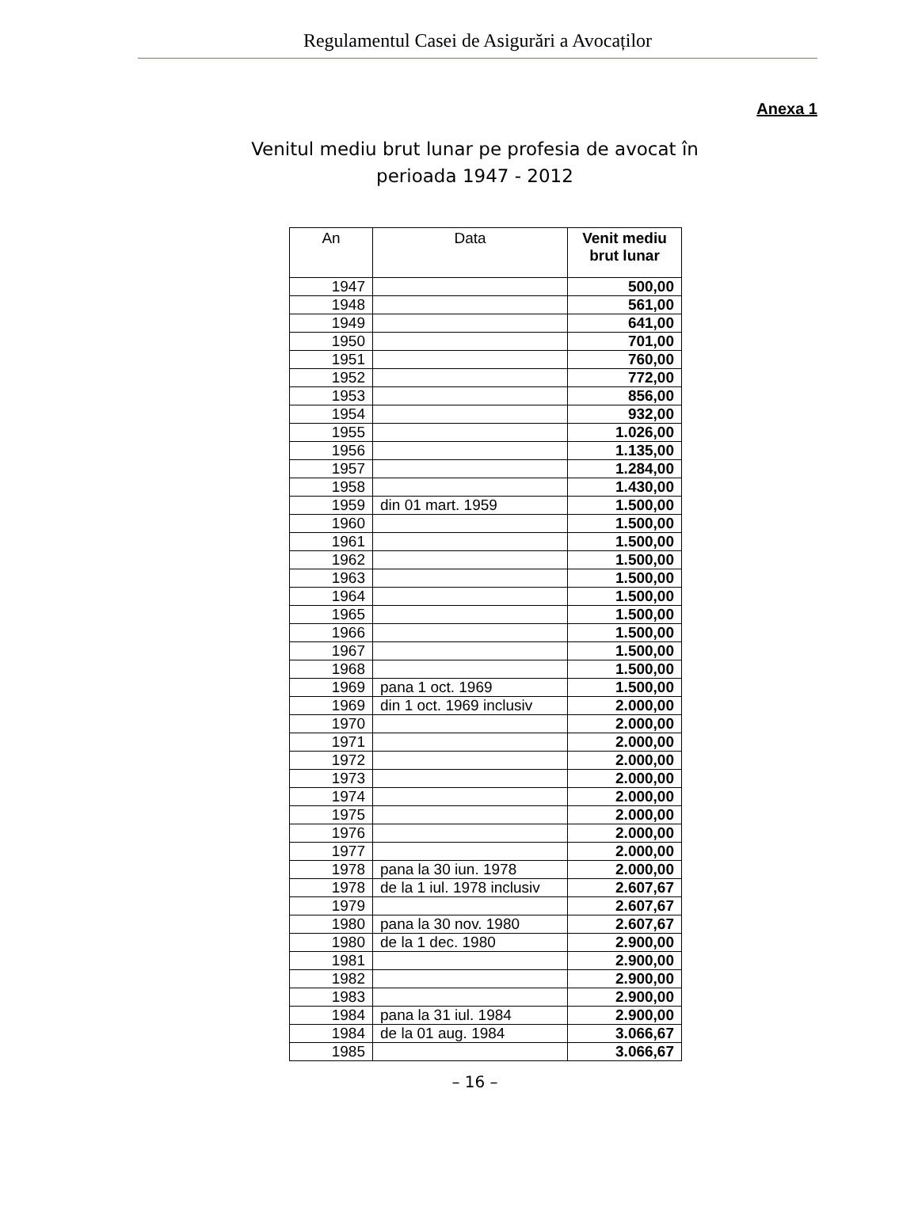Regulamentul Casei de Asigurări a Avocaților
Anexa 1
Venitul mediu brut lunar pe profesia de avocat în
perioada 1947 - 2012
| An | Data | Venit mediu brut lunar |
| --- | --- | --- |
| 1947 | | 500,00 |
| 1948 | | 561,00 |
| 1949 | | 641,00 |
| 1950 | | 701,00 |
| 1951 | | 760,00 |
| 1952 | | 772,00 |
| 1953 | | 856,00 |
| 1954 | | 932,00 |
| 1955 | | 1.026,00 |
| 1956 | | 1.135,00 |
| 1957 | | 1.284,00 |
| 1958 | | 1.430,00 |
| 1959 | din 01 mart. 1959 | 1.500,00 |
| 1960 | | 1.500,00 |
| 1961 | | 1.500,00 |
| 1962 | | 1.500,00 |
| 1963 | | 1.500,00 |
| 1964 | | 1.500,00 |
| 1965 | | 1.500,00 |
| 1966 | | 1.500,00 |
| 1967 | | 1.500,00 |
| 1968 | | 1.500,00 |
| 1969 | pana 1 oct. 1969 | 1.500,00 |
| 1969 | din 1 oct. 1969 inclusiv | 2.000,00 |
| 1970 | | 2.000,00 |
| 1971 | | 2.000,00 |
| 1972 | | 2.000,00 |
| 1973 | | 2.000,00 |
| 1974 | | 2.000,00 |
| 1975 | | 2.000,00 |
| 1976 | | 2.000,00 |
| 1977 | | 2.000,00 |
| 1978 | pana la 30 iun. 1978 | 2.000,00 |
| 1978 | de la 1 iul. 1978 inclusiv | 2.607,67 |
| 1979 | | 2.607,67 |
| 1980 | pana la 30 nov. 1980 | 2.607,67 |
| 1980 | de la 1 dec. 1980 | 2.900,00 |
| 1981 | | 2.900,00 |
| 1982 | | 2.900,00 |
| 1983 | | 2.900,00 |
| 1984 | pana la 31 iul. 1984 | 2.900,00 |
| 1984 | de la 01 aug. 1984 | 3.066,67 |
| 1985 | | 3.066,67 |
– 16 –